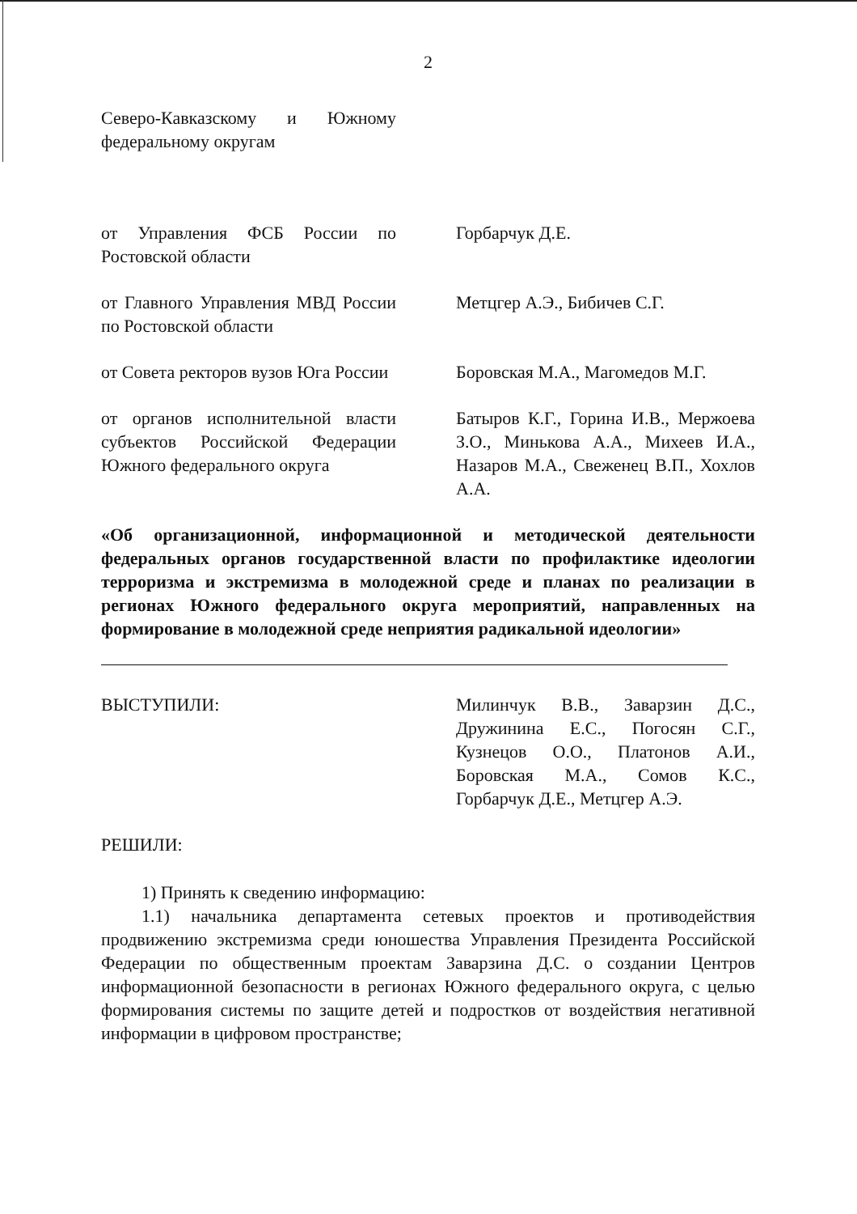2
Северо-Кавказскому и Южному федеральному округам
от Управления ФСБ России по Ростовской области
Горбарчук Д.Е.
от Главного Управления МВД России по Ростовской области
Метцгер А.Э., Бибичев С.Г.
от Совета ректоров вузов Юга России
Боровская М.А., Магомедов М.Г.
от органов исполнительной власти субъектов Российской Федерации Южного федерального округа
Батыров К.Г., Горина И.В., Мержоева З.О., Минькова А.А., Михеев И.А., Назаров М.А., Свеженец В.П., Хохлов А.А.
«Об организационной, информационной и методической деятельности федеральных органов государственной власти по профилактике идеологии терроризма и экстремизма в молодежной среде и планах по реализации в регионах Южного федерального округа мероприятий, направленных на формирование в молодежной среде неприятия радикальной идеологии»
ВЫСТУПИЛИ: Милинчук В.В., Заварзин Д.С., Дружинина Е.С., Погосян С.Г., Кузнецов О.О., Платонов А.И., Боровская М.А., Сомов К.С., Горбарчук Д.Е., Метцгер А.Э.
РЕШИЛИ:
1) Принять к сведению информацию:
1.1) начальника департамента сетевых проектов и противодействия продвижению экстремизма среди юношества Управления Президента Российской Федерации по общественным проектам Заварзина Д.С. о создании Центров информационной безопасности в регионах Южного федерального округа, с целью формирования системы по защите детей и подростков от воздействия негативной информации в цифровом пространстве;